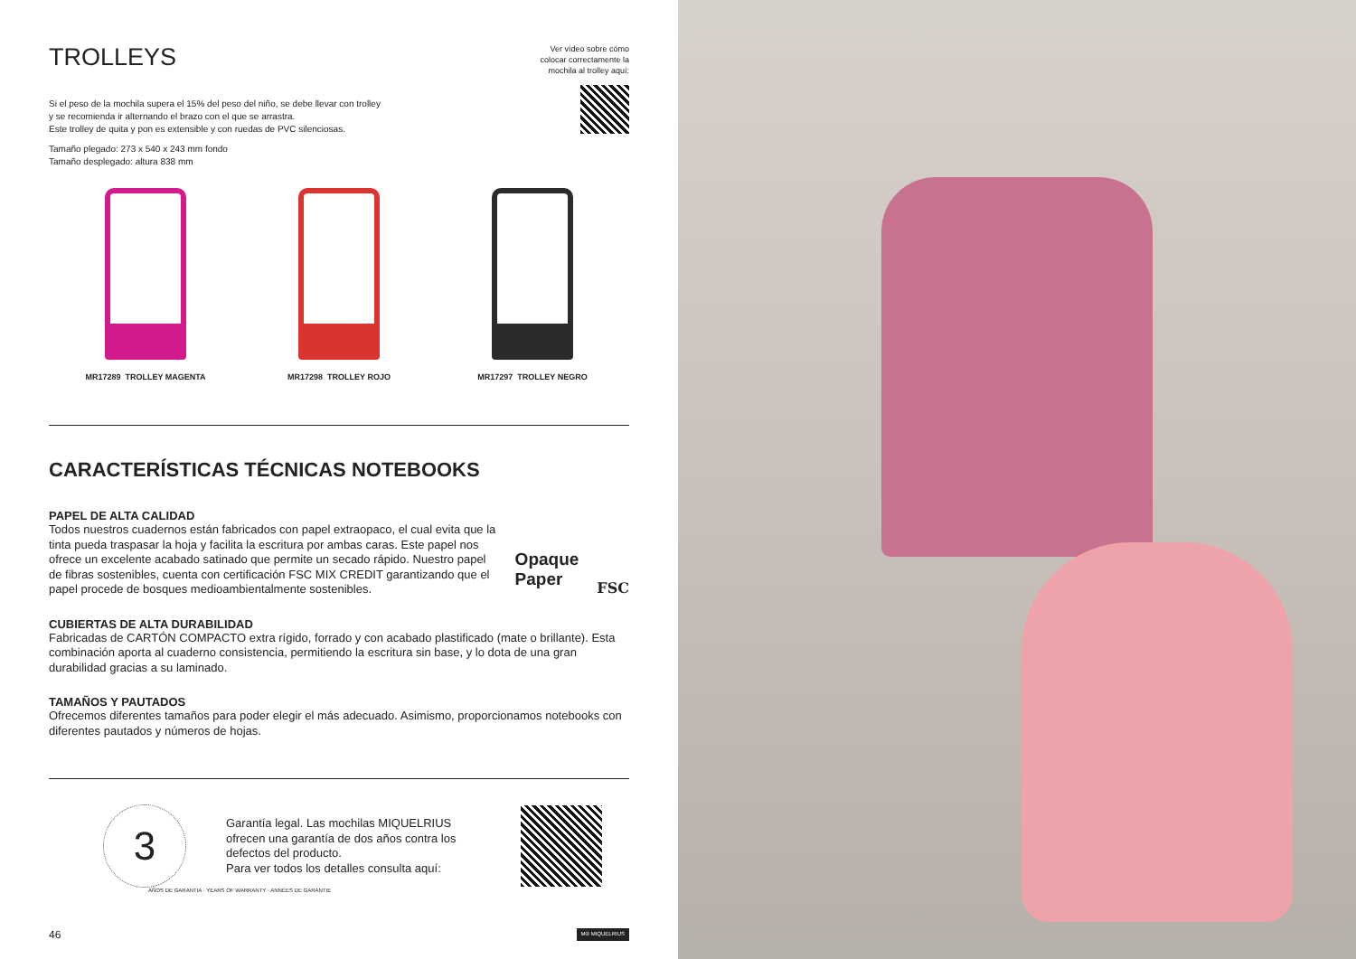TROLLEYS
Ver vídeo sobre cómo
colocar correctamente la
mochila al trolley aquí:
Si el peso de la mochila supera el 15% del peso del niño, se debe llevar con trolley
y se recomienda ir alternando el brazo con el que se arrastra.
Este trolley de quita y pon es extensible y con ruedas de PVC silenciosas.
Tamaño plegado: 273 x 540 x 243 mm fondo
Tamaño desplegado: altura 838 mm
MR17289 TROLLEY MAGENTA MR17298 TROLLEY ROJO MR17297 TROLLEY NEGRO
CARACTERÍSTICAS TÉCNICAS NOTEBOOKS
PAPEL DE ALTA CALIDAD
Todos nuestros cuadernos están fabricados con papel extraopaco, el cual evita que la tinta pueda traspasar la hoja y facilita la escritura por ambas caras. Este papel nos ofrece un excelente acabado satinado que permite un secado rápido. Nuestro papel de fibras sostenibles, cuenta con certificación FSC MIX CREDIT garantizando que el papel procede de bosques medioambientalmente sostenibles.
Opaque
Paper
FSC
CUBIERTAS DE ALTA DURABILIDAD
Fabricadas de CARTÓN COMPACTO extra rígido, forrado y con acabado plastificado (mate o brillante). Esta combinación aporta al cuaderno consistencia, permitiendo la escritura sin base, y lo dota de una gran durabilidad gracias a su laminado.
TAMAÑOS Y PAUTADOS
Ofrecemos diferentes tamaños para poder elegir el más adecuado. Asimismo, proporcionamos notebooks con diferentes pautados y números de hojas.
3
Garantía legal. Las mochilas MIQUELRIUS ofrecen una garantía de dos años contra los defectos del producto.
Para ver todos los detalles consulta aquí:
AÑOS DE GARANTIA · YEARS OF WARRANTY · ANNÉES DE GARANTIE
46 M® MIQUELRIUS